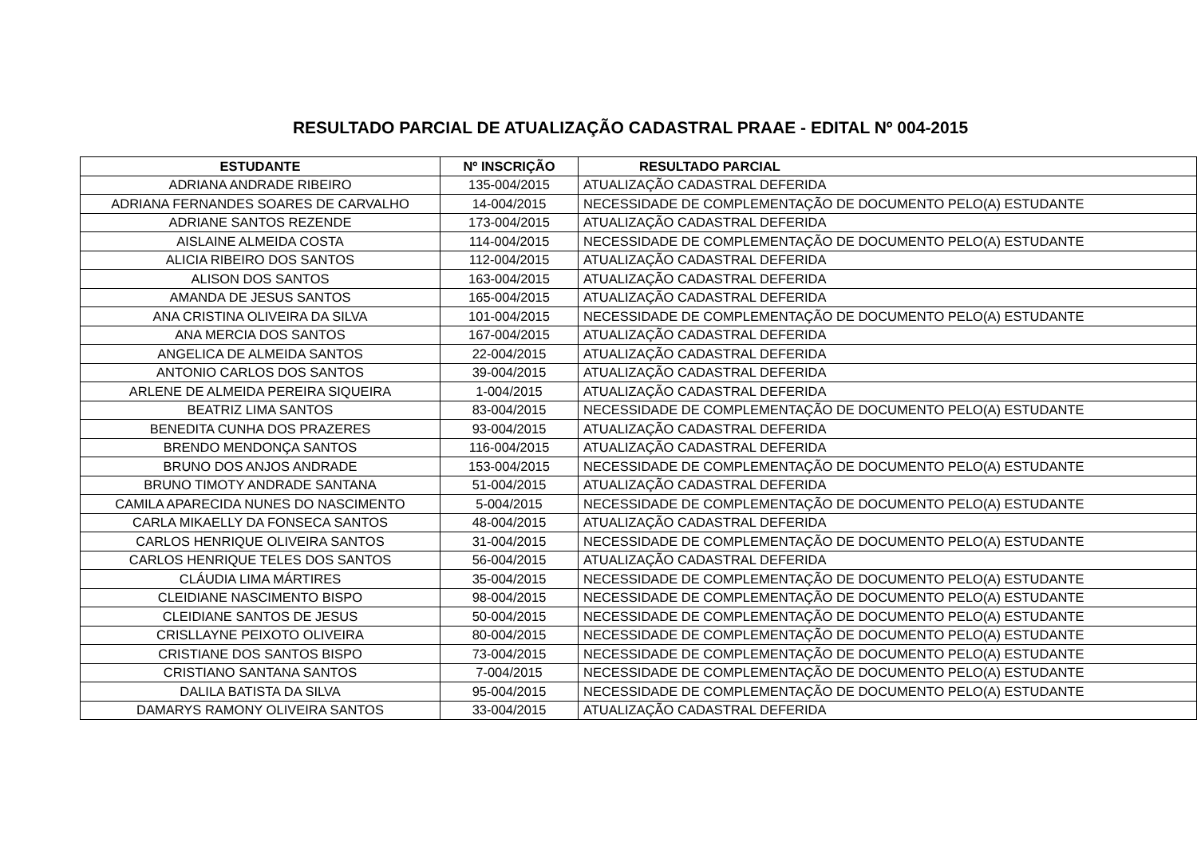RESULTADO PARCIAL DE ATUALIZAÇÃO CADASTRAL PRAAE - EDITAL Nº 004-2015
| ESTUDANTE | Nº INSCRIÇÃO | RESULTADO PARCIAL |
| --- | --- | --- |
| ADRIANA ANDRADE RIBEIRO | 135-004/2015 | ATUALIZAÇÃO CADASTRAL DEFERIDA |
| ADRIANA FERNANDES SOARES DE CARVALHO | 14-004/2015 | NECESSIDADE DE COMPLEMENTAÇÃO DE DOCUMENTO PELO(A) ESTUDANTE |
| ADRIANE SANTOS REZENDE | 173-004/2015 | ATUALIZAÇÃO CADASTRAL DEFERIDA |
| AISLAINE ALMEIDA COSTA | 114-004/2015 | NECESSIDADE DE COMPLEMENTAÇÃO DE DOCUMENTO PELO(A) ESTUDANTE |
| ALICIA RIBEIRO DOS SANTOS | 112-004/2015 | ATUALIZAÇÃO CADASTRAL DEFERIDA |
| ALISON DOS SANTOS | 163-004/2015 | ATUALIZAÇÃO CADASTRAL DEFERIDA |
| AMANDA DE JESUS SANTOS | 165-004/2015 | ATUALIZAÇÃO CADASTRAL DEFERIDA |
| ANA CRISTINA OLIVEIRA DA SILVA | 101-004/2015 | NECESSIDADE DE COMPLEMENTAÇÃO DE DOCUMENTO PELO(A) ESTUDANTE |
| ANA MERCIA DOS SANTOS | 167-004/2015 | ATUALIZAÇÃO CADASTRAL DEFERIDA |
| ANGELICA DE ALMEIDA SANTOS | 22-004/2015 | ATUALIZAÇÃO CADASTRAL DEFERIDA |
| ANTONIO CARLOS DOS SANTOS | 39-004/2015 | ATUALIZAÇÃO CADASTRAL DEFERIDA |
| ARLENE DE ALMEIDA PEREIRA SIQUEIRA | 1-004/2015 | ATUALIZAÇÃO CADASTRAL DEFERIDA |
| BEATRIZ LIMA SANTOS | 83-004/2015 | NECESSIDADE DE COMPLEMENTAÇÃO DE DOCUMENTO PELO(A) ESTUDANTE |
| BENEDITA CUNHA DOS PRAZERES | 93-004/2015 | ATUALIZAÇÃO CADASTRAL DEFERIDA |
| BRENDO MENDONÇA SANTOS | 116-004/2015 | ATUALIZAÇÃO CADASTRAL DEFERIDA |
| BRUNO DOS ANJOS ANDRADE | 153-004/2015 | NECESSIDADE DE COMPLEMENTAÇÃO DE DOCUMENTO PELO(A) ESTUDANTE |
| BRUNO TIMOTY ANDRADE SANTANA | 51-004/2015 | ATUALIZAÇÃO CADASTRAL DEFERIDA |
| CAMILA APARECIDA NUNES DO NASCIMENTO | 5-004/2015 | NECESSIDADE DE COMPLEMENTAÇÃO DE DOCUMENTO PELO(A) ESTUDANTE |
| CARLA MIKAELLY DA FONSECA SANTOS | 48-004/2015 | ATUALIZAÇÃO CADASTRAL DEFERIDA |
| CARLOS HENRIQUE OLIVEIRA SANTOS | 31-004/2015 | NECESSIDADE DE COMPLEMENTAÇÃO DE DOCUMENTO PELO(A) ESTUDANTE |
| CARLOS HENRIQUE TELES DOS SANTOS | 56-004/2015 | ATUALIZAÇÃO CADASTRAL DEFERIDA |
| CLÁUDIA LIMA MÁRTIRES | 35-004/2015 | NECESSIDADE DE COMPLEMENTAÇÃO DE DOCUMENTO PELO(A) ESTUDANTE |
| CLEIDIANE NASCIMENTO BISPO | 98-004/2015 | NECESSIDADE DE COMPLEMENTAÇÃO DE DOCUMENTO PELO(A) ESTUDANTE |
| CLEIDIANE SANTOS DE JESUS | 50-004/2015 | NECESSIDADE DE COMPLEMENTAÇÃO DE DOCUMENTO PELO(A) ESTUDANTE |
| CRISLLAYNE PEIXOTO OLIVEIRA | 80-004/2015 | NECESSIDADE DE COMPLEMENTAÇÃO DE DOCUMENTO PELO(A) ESTUDANTE |
| CRISTIANE DOS SANTOS BISPO | 73-004/2015 | NECESSIDADE DE COMPLEMENTAÇÃO DE DOCUMENTO PELO(A) ESTUDANTE |
| CRISTIANO SANTANA SANTOS | 7-004/2015 | NECESSIDADE DE COMPLEMENTAÇÃO DE DOCUMENTO PELO(A) ESTUDANTE |
| DALILA BATISTA DA SILVA | 95-004/2015 | NECESSIDADE DE COMPLEMENTAÇÃO DE DOCUMENTO PELO(A) ESTUDANTE |
| DAMARYS RAMONY OLIVEIRA SANTOS | 33-004/2015 | ATUALIZAÇÃO CADASTRAL DEFERIDA |